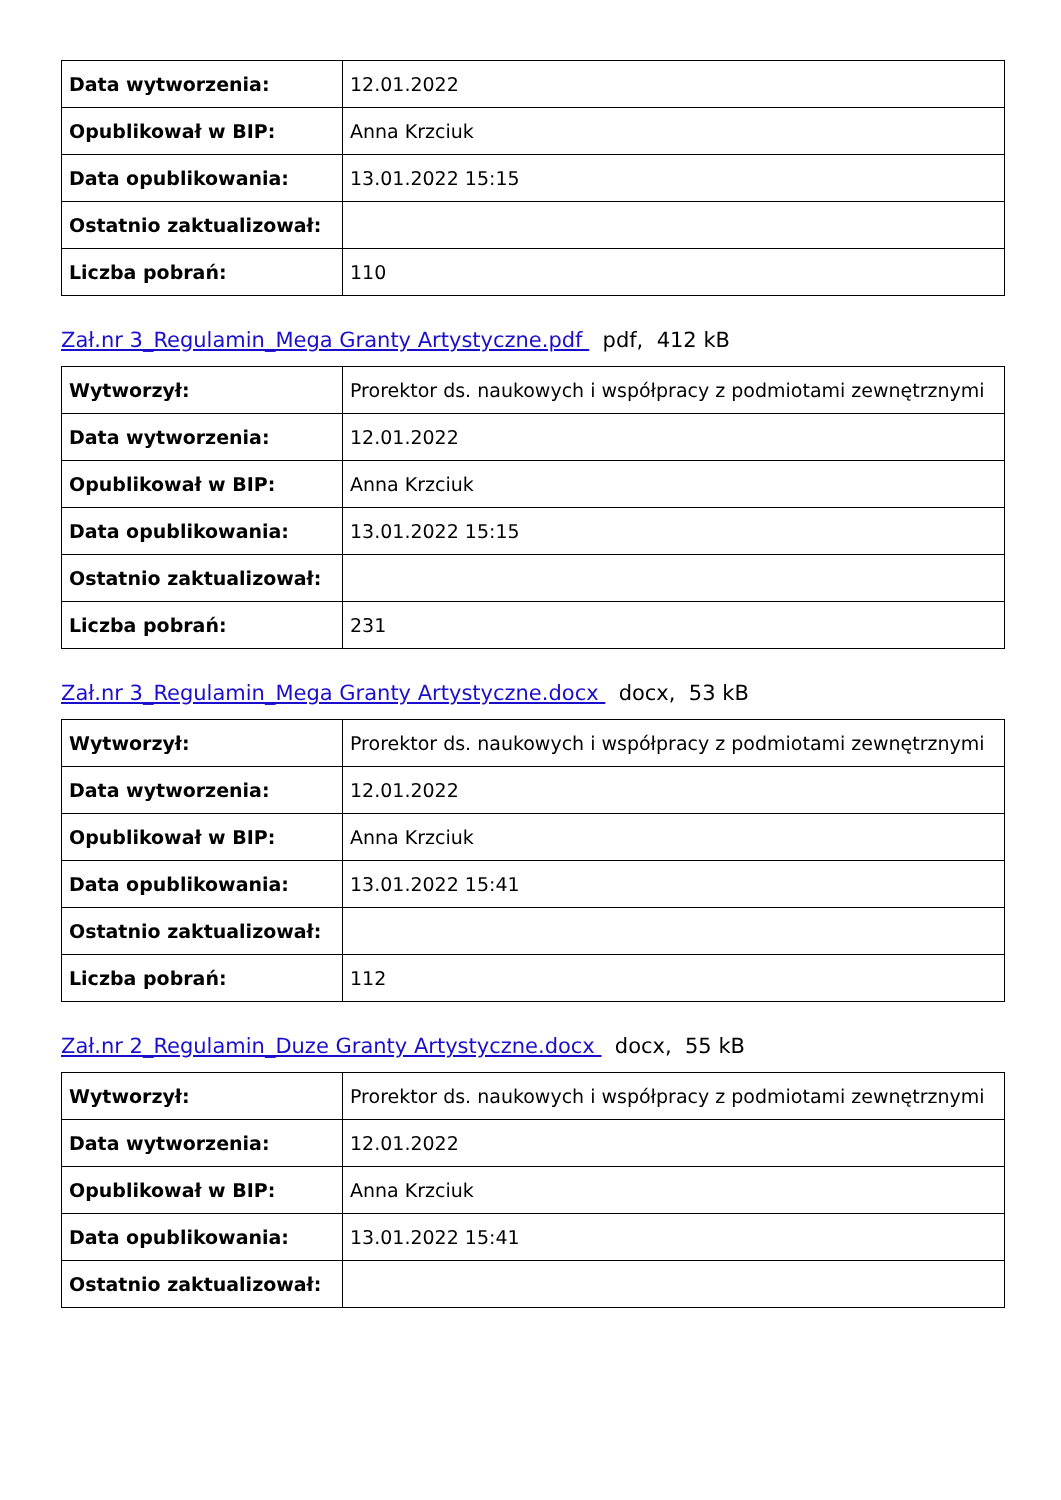| Data wytworzenia: | 12.01.2022 |
| Opublikował w BIP: | Anna Krzciuk |
| Data opublikowania: | 13.01.2022 15:15 |
| Ostatnio zaktualizował: | |
| Liczba pobrań: | 110 |
Zał.nr 3_Regulamin_Mega Granty Artystyczne.pdf pdf, 412 kB
| Wytworzył: | Prorektor ds. naukowych i współpracy z podmiotami zewnętrznymi |
| Data wytworzenia: | 12.01.2022 |
| Opublikował w BIP: | Anna Krzciuk |
| Data opublikowania: | 13.01.2022 15:15 |
| Ostatnio zaktualizował: | |
| Liczba pobrań: | 231 |
Zał.nr 3_Regulamin_Mega Granty Artystyczne.docx docx, 53 kB
| Wytworzył: | Prorektor ds. naukowych i współpracy z podmiotami zewnętrznymi |
| Data wytworzenia: | 12.01.2022 |
| Opublikował w BIP: | Anna Krzciuk |
| Data opublikowania: | 13.01.2022 15:41 |
| Ostatnio zaktualizował: | |
| Liczba pobrań: | 112 |
Zał.nr 2_Regulamin_Duze Granty Artystyczne.docx docx, 55 kB
| Wytworzył: | Prorektor ds. naukowych i współpracy z podmiotami zewnętrznymi |
| Data wytworzenia: | 12.01.2022 |
| Opublikował w BIP: | Anna Krzciuk |
| Data opublikowania: | 13.01.2022 15:41 |
| Ostatnio zaktualizował: | |